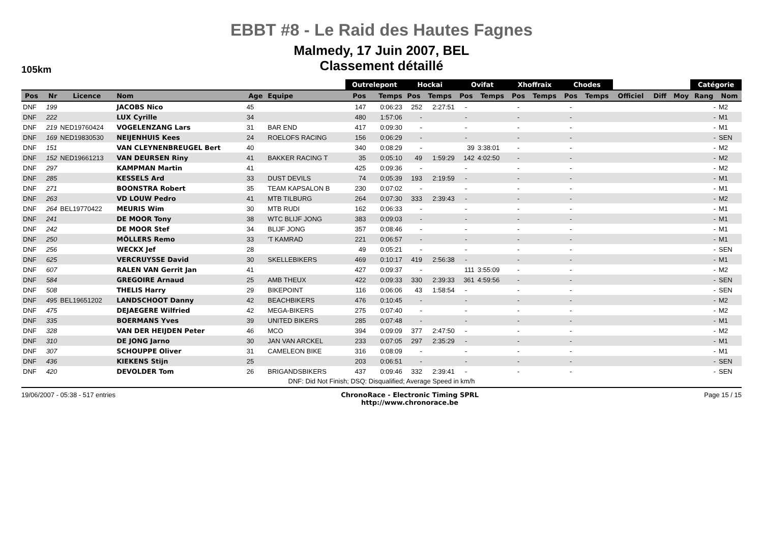EBBT #8 - Le Raid des Hautes Fagnes
Malmedy, 17 Juin 2007, BEL
Classement détaillé
105km
| | | | | | | Outrelepont | | Hockai | | Ovifat | | Xhoffraix | | Chodes | | | | | Catégorie | |
| --- | --- | --- | --- | --- | --- | --- | --- | --- | --- | --- | --- | --- | --- | --- | --- | --- | --- | --- | --- | --- |
| Pos | Nr | Licence | Nom | Age | Equipe | Pos | Temps | Pos | Temps | Pos | Temps | Pos | Temps | Pos | Temps | Officiel | Diff | Moy | Rang | Nom |
| DNF | 199 | | JACOBS Nico | 45 | | 147 | 0:06:23 | 252 | 2:27:51 | - | | - | | - | | | | | - | M2 |
| DNF | 222 | | LUX Cyrille | 34 | | 480 | 1:57:06 | - | | - | | - | | - | | | | | - | M1 |
| DNF | 219 | NED19760424 | VOGELENZANG Lars | 31 | BAR END | 417 | 0:09:30 | - | | - | | - | | - | | | | | - | M1 |
| DNF | 169 | NED19830530 | NEIJENHUIS Kees | 24 | ROELOFS RACING | 156 | 0:06:29 | - | | - | | - | | - | | | | | - | SEN |
| DNF | 151 | | VAN CLEYNENBREUGEL Bert | 40 | | 340 | 0:08:29 | - | | 39 | 3:38:01 | - | | - | | | | | - | M2 |
| DNF | 152 | NED19661213 | VAN DEURSEN Riny | 41 | BAKKER RACING T | 35 | 0:05:10 | 49 | 1:59:29 | 142 | 4:02:50 | - | | - | | | | | - | M2 |
| DNF | 297 | | KAMPMAN Martin | 41 | | 425 | 0:09:36 | - | | - | | - | | - | | | | | - | M2 |
| DNF | 285 | | KESSELS Ard | 33 | DUST DEVILS | 74 | 0:05:39 | 193 | 2:19:59 | - | | - | | - | | | | | - | M1 |
| DNF | 271 | | BOONSTRA Robert | 35 | TEAM KAPSALON B | 230 | 0:07:02 | - | | - | | - | | - | | | | | - | M1 |
| DNF | 263 | | VD LOUW Pedro | 41 | MTB TILBURG | 264 | 0:07:30 | 333 | 2:39:43 | - | | - | | - | | | | | - | M2 |
| DNF | 264 | BEL19770422 | MEURIS Wim | 30 | MTB RUDI | 162 | 0:06:33 | - | | - | | - | | - | | | | | - | M1 |
| DNF | 241 | | DE MOOR Tony | 38 | WTC BLIJF JONG | 383 | 0:09:03 | - | | - | | - | | - | | | | | - | M1 |
| DNF | 242 | | DE MOOR Stef | 34 | BLIJF JONG | 357 | 0:08:46 | - | | - | | - | | - | | | | | - | M1 |
| DNF | 250 | | MÖLLERS Remo | 33 | 'T KAMRAD | 221 | 0:06:57 | - | | - | | - | | - | | | | | - | M1 |
| DNF | 256 | | WECKX Jef | 28 | | 49 | 0:05:21 | - | | - | | - | | - | | | | | - | SEN |
| DNF | 625 | | VERCRUYSSE David | 30 | SKELLEBIKERS | 469 | 0:10:17 | 419 | 2:56:38 | - | | - | | - | | | | | - | M1 |
| DNF | 607 | | RALEN VAN Gerrit Jan | 41 | | 427 | 0:09:37 | - | | 111 | 3:55:09 | - | | - | | | | | - | M2 |
| DNF | 584 | | GREGOIRE Arnaud | 25 | AMB THEUX | 422 | 0:09:33 | 330 | 2:39:33 | 361 | 4:59:56 | - | | - | | | | | - | SEN |
| DNF | 508 | | THELIS Harry | 29 | BIKEPOINT | 116 | 0:06:06 | 43 | 1:58:54 | - | | - | | - | | | | | - | SEN |
| DNF | 495 | BEL19651202 | LANDSCHOOT Danny | 42 | BEACHBIKERS | 476 | 0:10:45 | - | | - | | - | | - | | | | | - | M2 |
| DNF | 475 | | DEJAEGERE Wilfried | 42 | MEGA-BIKERS | 275 | 0:07:40 | - | | - | | - | | - | | | | | - | M2 |
| DNF | 335 | | BOERMANS Yves | 39 | UNITED BIKERS | 285 | 0:07:48 | - | | - | | - | | - | | | | | - | M1 |
| DNF | 328 | | VAN DER HEIJDEN Peter | 46 | MCO | 394 | 0:09:09 | 377 | 2:47:50 | - | | - | | - | | | | | - | M2 |
| DNF | 310 | | DE JONG Jarno | 30 | JAN VAN ARCKEL | 233 | 0:07:05 | 297 | 2:35:29 | - | | - | | - | | | | | - | M1 |
| DNF | 307 | | SCHOUPPE Oliver | 31 | CAMELEON BIKE | 316 | 0:08:09 | - | | - | | - | | - | | | | | - | M1 |
| DNF | 436 | | KIEKENS Stijn | 25 | | 203 | 0:06:51 | - | | - | | - | | - | | | | | - | SEN |
| DNF | 420 | | DEVOLDER Tom | 26 | BRIGANDSBIKERS | 437 | 0:09:46 | 332 | 2:39:41 | - | | - | | - | | | | | - | SEN |
DNF: Did Not Finish; DSQ: Disqualified; Average Speed in km/h
19/06/2007 - 05:38 - 517 entries
ChronoRace - Electronic Timing SPRL
http://www.chronorace.be
Page 15 / 15